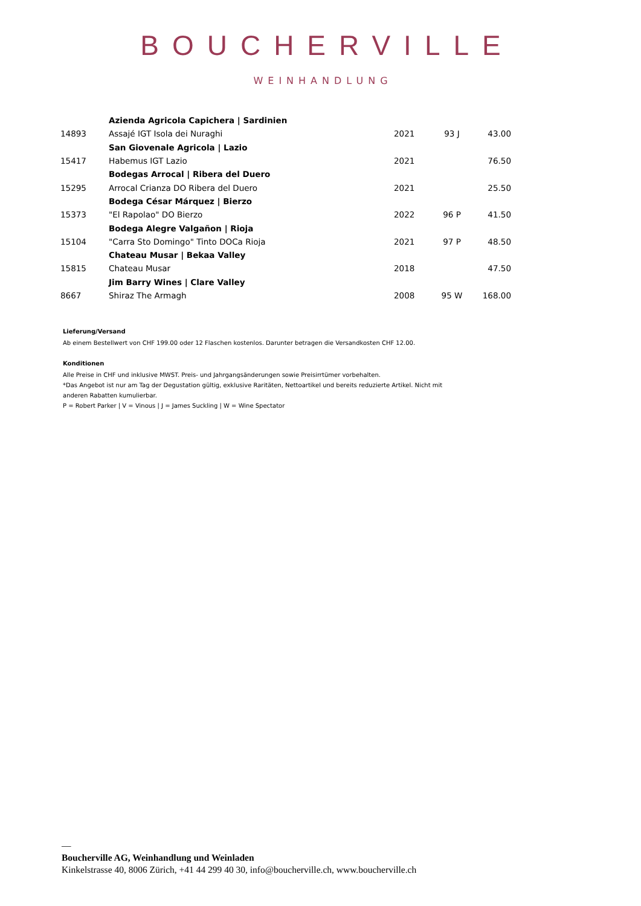BOUCHERVILLE
WEINHANDLUNG
| | Azienda Agricola Capichera / Sardinien | | | |
| 14893 | Assajé IGT Isola dei Nuraghi | 2021 | 93 J | 43.00 |
| | San Giovenale Agricola / Lazio | | | |
| 15417 | Habemus IGT Lazio | 2021 | | 76.50 |
| | Bodegas Arrocal / Ribera del Duero | | | |
| 15295 | Arrocal Crianza DO Ribera del Duero | 2021 | | 25.50 |
| | Bodega César Márquez / Bierzo | | | |
| 15373 | "El Rapolao" DO Bierzo | 2022 | 96 P | 41.50 |
| | Bodega Alegre Valgañon / Rioja | | | |
| 15104 | "Carra Sto Domingo" Tinto DOCa Rioja | 2021 | 97 P | 48.50 |
| | Chateau Musar / Bekaa Valley | | | |
| 15815 | Chateau Musar | 2018 | | 47.50 |
| | Jim Barry Wines / Clare Valley | | | |
| 8667 | Shiraz The Armagh | 2008 | 95 W | 168.00 |
Lieferung/Versand
Ab einem Bestellwert von CHF 199.00 oder 12 Flaschen kostenlos. Darunter betragen die Versandkosten CHF 12.00.
Konditionen
Alle Preise in CHF und inklusive MWST. Preis- und Jahrgangsänderungen sowie Preisirrtümer vorbehalten.
*Das Angebot ist nur am Tag der Degustation gültig, exklusive Raritäten, Nettoartikel und bereits reduzierte Artikel. Nicht mit anderen Rabatten kumulierbar.
P = Robert Parker | V = Vinous | J = James Suckling | W = Wine Spectator
—
Boucherville AG, Weinhandlung und Weinladen
Kinkelstrasse 40, 8006 Zürich, +41 44 299 40 30, info@boucherville.ch, www.boucherville.ch